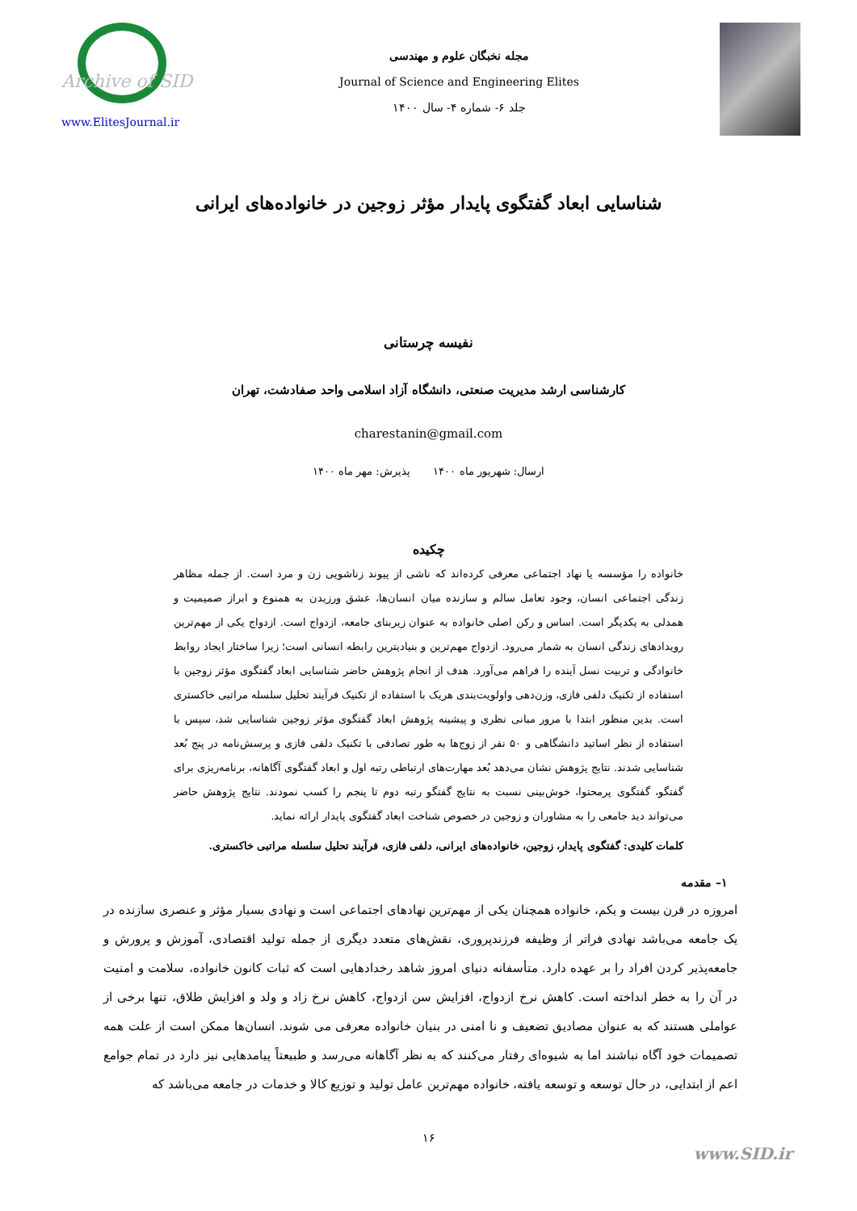Archive of SID
www.ElitesJournal.ir
مجله نخبگان علوم و مهندسی
Journal of Science and Engineering Elites
جلد ۶- شماره ۴- سال ۱۴۰۰
شناسایی ابعاد گفتگوی پایدار مؤثر زوجین در خانواده‌های ایرانی
نفیسه چرستانی
کارشناسی ارشد مدیریت صنعتی، دانشگاه آزاد اسلامی واحد صفادشت، تهران
charestanin@gmail.com
ارسال: شهریور ماه ۱۴۰۰ پذیرش: مهر ماه ۱۴۰۰
چکیده
خانواده را مؤسسه یا نهاد اجتماعی معرفی کرده‌اند که ناشی از پیوند زناشویی زن و مرد است. از جمله مظاهر زندگی اجتماعی انسان، وجود تعامل سالم و سازنده میان انسان‌ها، عشق ورزیدن به همنوع و ابراز صمیمیت و همدلی به یکدیگر است. اساس و رکن اصلی خانواده به عنوان زیربنای جامعه، ازدواج است. ازدواج یکی از مهم‌ترین رویدادهای زندگی انسان به شمار می‌رود. ازدواج مهم‌ترین و بنیادیترین رابطه انسانی است؛ زیرا ساختار ایجاد روابط خانوادگی و تربیت نسل آینده را فراهم می‌آورد. هدف از انجام پژوهش حاضر شناسایی ابعاد گفتگوی مؤثر زوجین با استفاده از تکنیک دلفی فازی، وزن‌دهی واولویت‌بندی هریک با استفاده از تکنیک فرآیند تحلیل سلسله مراتبی خاکستری است. بدین منظور ابتدا با مرور مبانی نظری و پیشینه پژوهش ابعاد گفتگوی مؤثر زوجین شناسایی شد، سپس با استفاده از نظر اساتید دانشگاهی و ۵۰ نفر از زوج‌ها به طور تصادفی با تکنیک دلفی فازی و پرسش‌نامه در پنج بُعد شناسایی شدند. نتایج پژوهش نشان می‌دهد بُعد مهارت‌های ارتباطی رتبه اول و ابعاد گفتگوی آگاهانه، برنامه‌ریزی برای گفتگو، گفتگوی پرمحتوا، خوش‌بینی نسبت به نتایج گفتگو رتبه دوم تا پنجم را کسب نمودند. نتایج پژوهش حاضر می‌تواند دید جامعی را به مشاوران و زوجین در خصوص شناخت ابعاد گفتگوی پایدار ارائه نماید.
کلمات کلیدی: گفتگوی پایدار، زوجین، خانواده‌های ایرانی، دلفی فازی، فرآیند تحلیل سلسله مراتبی خاکستری.
۱– مقدمه
امروزه در قرن بیست و یکم، خانواده همچنان یکی از مهم‌ترین نهادهای اجتماعی است و نهادی بسیار مؤثر و عنصری سازنده در یک جامعه می‌باشد نهادی فراتر از وظیفه فرزندپروری، نقش‌های متعدد دیگری از جمله تولید اقتصادی، آموزش و پرورش و جامعه‌پذیر کردن افراد را بر عهده دارد. متأسفانه دنیای امروز شاهد رخدادهایی است که ثبات کانون خانواده، سلامت و امنیت در آن را به خطر انداخته است. کاهش نرخ ازدواج، افزایش سن ازدواج، کاهش نرخ زاد و ولد و افزایش طلاق، تنها برخی از عواملی هستند که به عنوان مصادیق تضعیف و نا امنی در بنیان خانواده معرفی می شوند. انسان‌ها ممکن است از علت همه تصمیمات خود آگاه نباشند اما به شیوه‌ای رفتار می‌کنند که به نظر آگاهانه می‌رسد و طبیعتاً پیامدهایی نیز دارد در تمام جوامع اعم از ابتدایی، در حال توسعه و توسعه یافته، خانواده مهم‌ترین عامل تولید و توزیع کالا و خدمات در جامعه می‌باشد که
۱۶
www.SID.ir